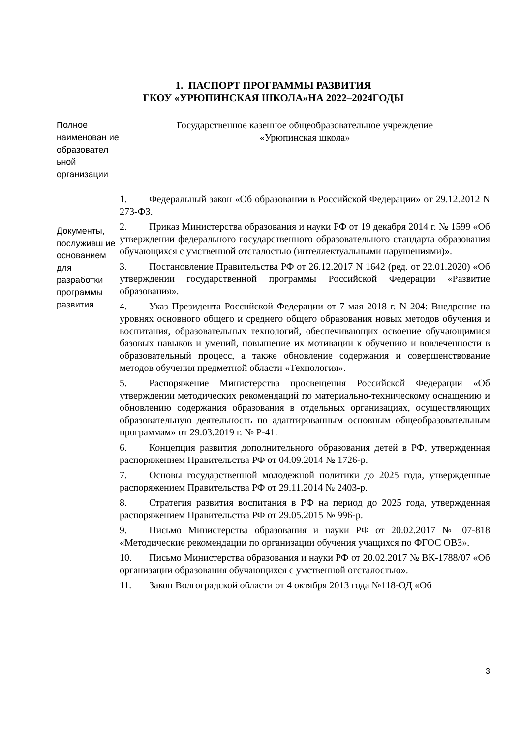1. ПАСПОРТ ПРОГРАММЫ РАЗВИТИЯ
ГКОУ «УРЮПИНСКАЯ ШКОЛА»НА 2022–2024ГОДЫ
| Полное наименован ие образовател ьной организации | Государственное казенное общеобразовательное учреждение «Урюпинская школа» |
| Документы, послуживш ие основанием для разработки программы развития | 1. Федеральный закон «Об образовании в Российской Федерации» от 29.12.2012 N 273-ФЗ. 2. Приказ Министерства образования и науки РФ от 19 декабря 2014 г. № 1599 «Об утверждении федерального государственного образовательного стандарта образования обучающихся с умственной отсталостью (интеллектуальными нарушениями)». 3. Постановление Правительства РФ от 26.12.2017 N 1642 (ред. от 22.01.2020) «Об утверждении государственной программы Российской Федерации «Развитие образования». 4. Указ Президента Российской Федерации от 7 мая 2018 г. N 204: Внедрение на уровнях основного общего и среднего общего образования новых методов обучения и воспитания, образовательных технологий, обеспечивающих освоение обучающимися базовых навыков и умений, повышение их мотивации к обучению и вовлеченности в образовательный процесс, а также обновление содержания и совершенствование методов обучения предметной области «Технология». 5. Распоряжение Министерства просвещения Российской Федерации «Об утверждении методических рекомендаций по материально-техническому оснащению и обновлению содержания образования в отдельных организациях, осуществляющих образовательную деятельность по адаптированным основным общеобразовательным программам» от 29.03.2019 г. № Р-41. 6. Концепция развития дополнительного образования детей в РФ, утвержденная распоряжением Правительства РФ от 04.09.2014 № 1726-р. 7. Основы государственной молодежной политики до 2025 года, утвержденные распоряжением Правительства РФ от 29.11.2014 № 2403-р. 8. Стратегия развития воспитания в РФ на период до 2025 года, утвержденная распоряжением Правительства РФ от 29.05.2015 № 996-р. 9. Письмо Министерства образования и науки РФ от 20.02.2017 № 07-818 «Методические рекомендации по организации обучения учащихся по ФГОС ОВЗ». 10. Письмо Министерства образования и науки РФ от 20.02.2017 № ВК-1788/07 «Об организации образования обучающихся с умственной отсталостью». 11. Закон Волгоградской области от 4 октября 2013 года №118-ОД «Об |
3